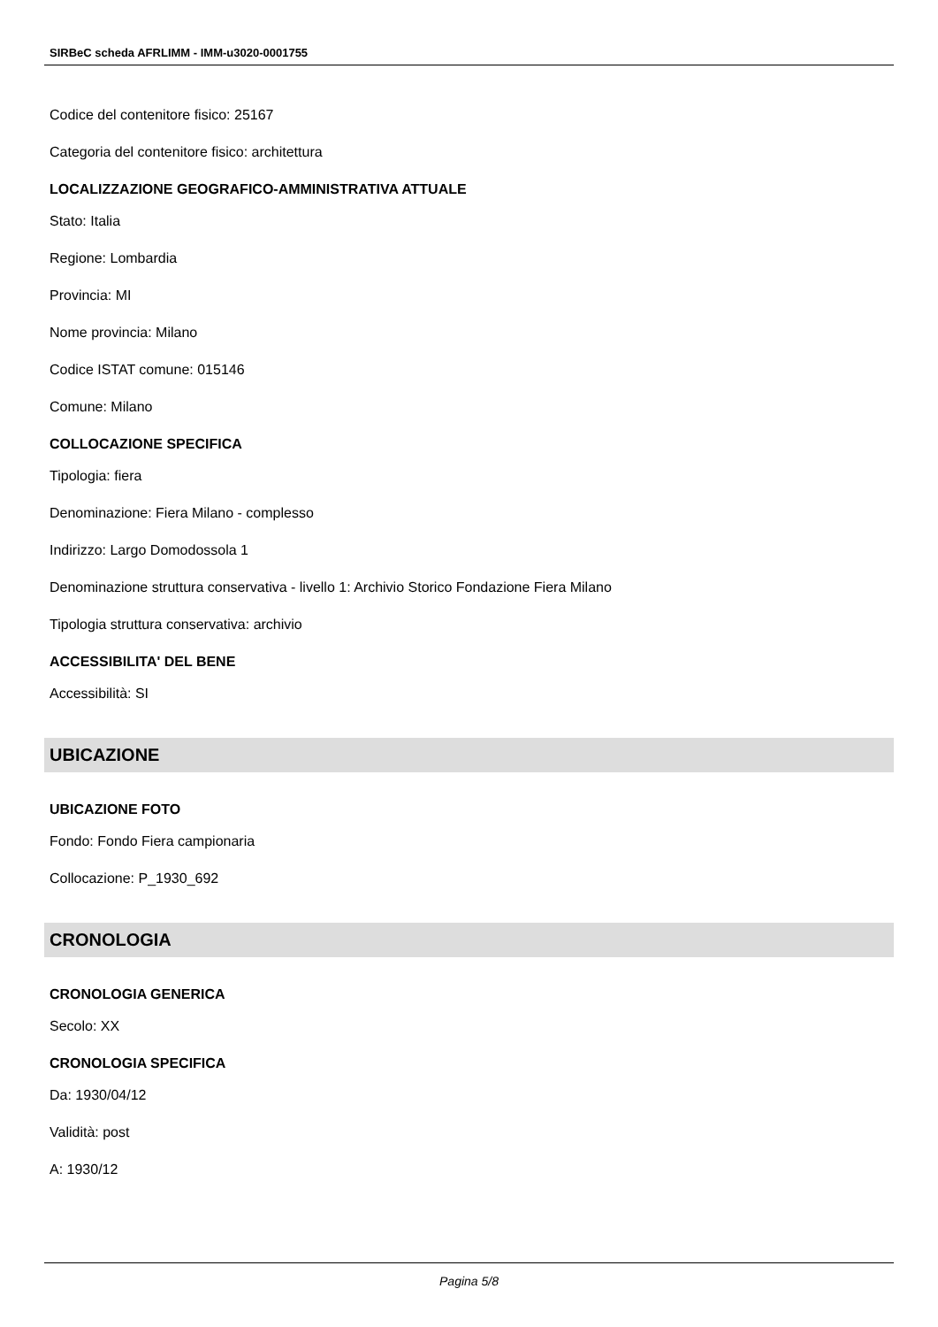SIRBeC scheda AFRLIMM - IMM-u3020-0001755
Codice del contenitore fisico: 25167
Categoria del contenitore fisico: architettura
LOCALIZZAZIONE GEOGRAFICO-AMMINISTRATIVA ATTUALE
Stato: Italia
Regione: Lombardia
Provincia: MI
Nome provincia: Milano
Codice ISTAT comune: 015146
Comune: Milano
COLLOCAZIONE SPECIFICA
Tipologia: fiera
Denominazione: Fiera Milano - complesso
Indirizzo: Largo Domodossola 1
Denominazione struttura conservativa - livello 1: Archivio Storico Fondazione Fiera Milano
Tipologia struttura conservativa: archivio
ACCESSIBILITA' DEL BENE
Accessibilità: SI
UBICAZIONE
UBICAZIONE FOTO
Fondo: Fondo Fiera campionaria
Collocazione: P_1930_692
CRONOLOGIA
CRONOLOGIA GENERICA
Secolo: XX
CRONOLOGIA SPECIFICA
Da: 1930/04/12
Validità: post
A: 1930/12
Pagina 5/8